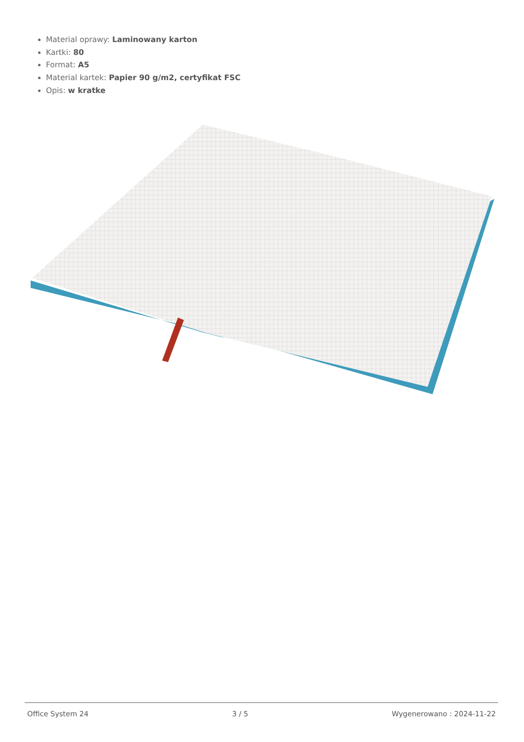Material oprawy: Laminowany karton
Kartki: 80
Format: A5
Material kartek: Papier 90 g/m2, certyfikat FSC
Opis: w kratke
Office System 24 3 / 5 Wygenerowano : 2024-11-22